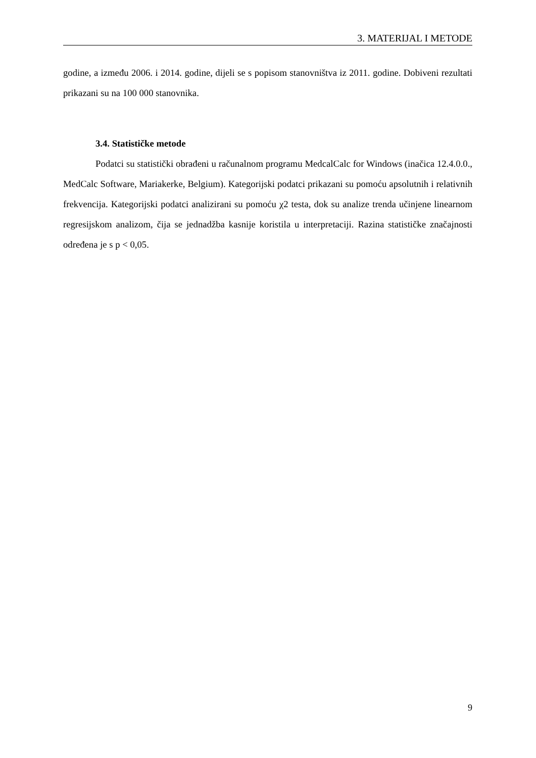3. MATERIJAL I METODE
godine, a između 2006. i 2014. godine, dijeli se s popisom stanovništva iz 2011. godine. Dobiveni rezultati prikazani su na 100 000 stanovnika.
3.4. Statističke metode
Podatci su statistički obrađeni u računalnom programu MedcalCalc for Windows (inačica 12.4.0.0., MedCalc Software, Mariakerke, Belgium). Kategorijski podatci prikazani su pomoću apsolutnih i relativnih frekvencija. Kategorijski podatci analizirani su pomoću χ2 testa, dok su analize trenda učinjene linearnom regresijskom analizom, čija se jednadžba kasnije koristila u interpretaciji. Razina statističke značajnosti određena je s p < 0,05.
9